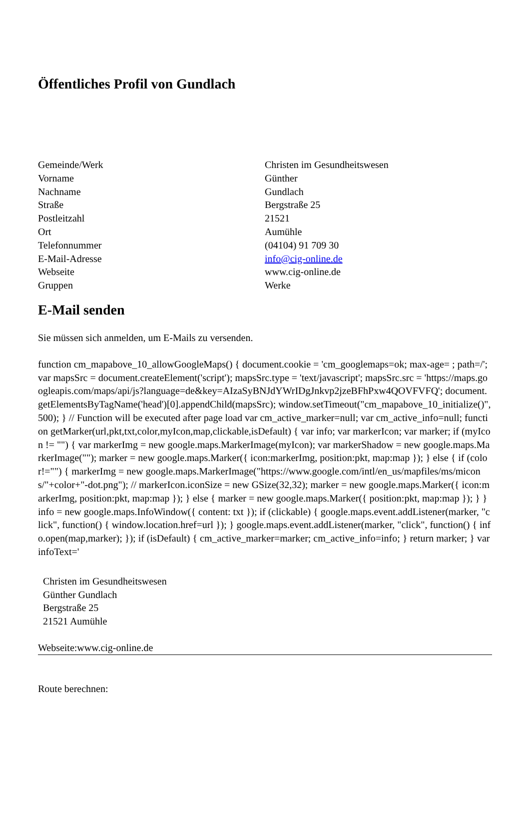Öffentliches Profil von Gundlach
| Gemeinde/Werk | Christen im Gesundheitswesen |
| Vorname | Günther |
| Nachname | Gundlach |
| Straße | Bergstraße 25 |
| Postleitzahl | 21521 |
| Ort | Aumühle |
| Telefonnummer | (04104) 91 709 30 |
| E-Mail-Adresse | info@cig-online.de |
| Webseite | www.cig-online.de |
| Gruppen | Werke |
E-Mail senden
Sie müssen sich anmelden, um E-Mails zu versenden.
function cm_mapabove_10_allowGoogleMaps() { document.cookie = 'cm_googlemaps=ok; max-age= ; path=/'; var mapsSrc = document.createElement('script'); mapsSrc.type = 'text/javascript'; mapsSrc.src = 'https://maps.googleapis.com/maps/api/js?language=de&key=AIzaSyBNJdYWrIDgJnkvp2jzeBFhPxw4QOVFVFQ'; document.getElementsByTagName('head')[0].appendChild(mapsSrc); window.setTimeout("cm_mapabove_10_initialize()", 500); } // Function will be executed after page load var cm_active_marker=null; var cm_active_info=null; function getMarker(url,pkt,txt,color,myIcon,map,clickable,isDefault) { var info; var markerIcon; var marker; if (myIcon != "") { var markerImg = new google.maps.MarkerImage(myIcon); var markerShadow = new google.maps.MarkerImage(""); marker = new google.maps.Marker({ icon:markerImg, position:pkt, map:map }); } else { if (color!="") { markerImg = new google.maps.MarkerImage("https://www.google.com/intl/en_us/mapfiles/ms/micons/"+color+"-dot.png"); // markerIcon.iconSize = new GSize(32,32); marker = new google.maps.Marker({ icon:markerImg, position:pkt, map:map }); } else { marker = new google.maps.Marker({ position:pkt, map:map }); } } info = new google.maps.InfoWindow({ content: txt }); if (clickable) { google.maps.event.addListener(marker, "click", function() { window.location.href=url }); } google.maps.event.addListener(marker, "click", function() { info.open(map,marker); }); if (isDefault) { cm_active_marker=marker; cm_active_info=info; } return marker; } var infoText='
Christen im Gesundheitswesen
Günther Gundlach
Bergstraße 25
21521 Aumühle
Webseite:www.cig-online.de
Route berechnen: